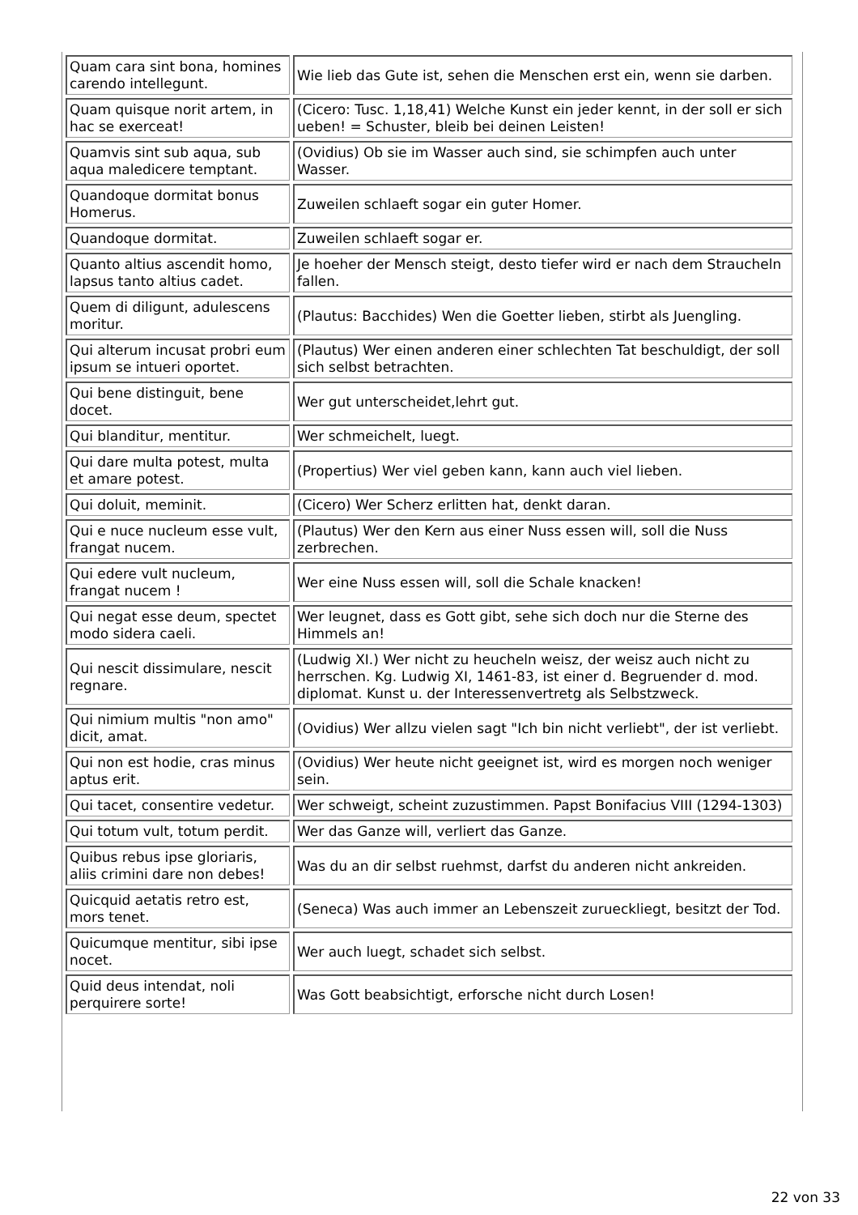| Quam cara sint bona, homines carendo intellegunt. | Wie lieb das Gute ist, sehen die Menschen erst ein, wenn sie darben. |
| Quam quisque norit artem, in hac se exerceat! | (Cicero: Tusc. 1,18,41) Welche Kunst ein jeder kennt, in der soll er sich ueben! = Schuster, bleib bei deinen Leisten! |
| Quamvis sint sub aqua, sub aqua maledicere temptant. | (Ovidius) Ob sie im Wasser auch sind, sie schimpfen auch unter Wasser. |
| Quandoque dormitat bonus Homerus. | Zuweilen schlaeft sogar ein guter Homer. |
| Quandoque dormitat. | Zuweilen schlaeft sogar er. |
| Quanto altius ascendit homo, lapsus tanto altius cadet. | Je hoeher der Mensch steigt, desto tiefer wird er nach dem Straucheln fallen. |
| Quem di diligunt, adulescens moritur. | (Plautus: Bacchides) Wen die Goetter lieben, stirbt als Juengling. |
| Qui alterum incusat probri eum ipsum se intueri oportet. | (Plautus) Wer einen anderen einer schlechten Tat beschuldigt, der soll sich selbst betrachten. |
| Qui bene distinguit, bene docet. | Wer gut unterscheidet,lehrt gut. |
| Qui blanditur, mentitur. | Wer schmeichelt, luegt. |
| Qui dare multa potest, multa et amare potest. | (Propertius) Wer viel geben kann, kann auch viel lieben. |
| Qui doluit, meminit. | (Cicero) Wer Scherz erlitten hat, denkt daran. |
| Qui e nuce nucleum esse vult, frangat nucem. | (Plautus) Wer den Kern aus einer Nuss essen will, soll die Nuss zerbrechen. |
| Qui edere vult nucleum, frangat nucem ! | Wer eine Nuss essen will, soll die Schale knacken! |
| Qui negat esse deum, spectet modo sidera caeli. | Wer leugnet, dass es Gott gibt, sehe sich doch nur die Sterne des Himmels an! |
| Qui nescit dissimulare, nescit regnare. | (Ludwig XI.) Wer nicht zu heucheln weisz, der weisz auch nicht zu herrschen. Kg. Ludwig XI, 1461-83, ist einer d. Begruender d. mod. diplomat. Kunst u. der Interessenvertretg als Selbstzweck. |
| Qui nimium multis "non amo" dicit, amat. | (Ovidius) Wer allzu vielen sagt "Ich bin nicht verliebt", der ist verliebt. |
| Qui non est hodie, cras minus aptus erit. | (Ovidius) Wer heute nicht geeignet ist, wird es morgen noch weniger sein. |
| Qui tacet, consentire vedetur. | Wer schweigt, scheint zuzustimmen. Papst Bonifacius VIII (1294-1303) |
| Qui totum vult, totum perdit. | Wer das Ganze will, verliert das Ganze. |
| Quibus rebus ipse gloriaris, aliis crimini dare non debes! | Was du an dir selbst ruehmst, darfst du anderen nicht ankreiden. |
| Quicquid aetatis retro est, mors tenet. | (Seneca) Was auch immer an Lebenszeit zurueckliegt, besitzt der Tod. |
| Quicumque mentitur, sibi ipse nocet. | Wer auch luegt, schadet sich selbst. |
| Quid deus intendat, noli perquirere sorte! | Was Gott beabsichtigt, erforsche nicht durch Losen! |
22 von 33